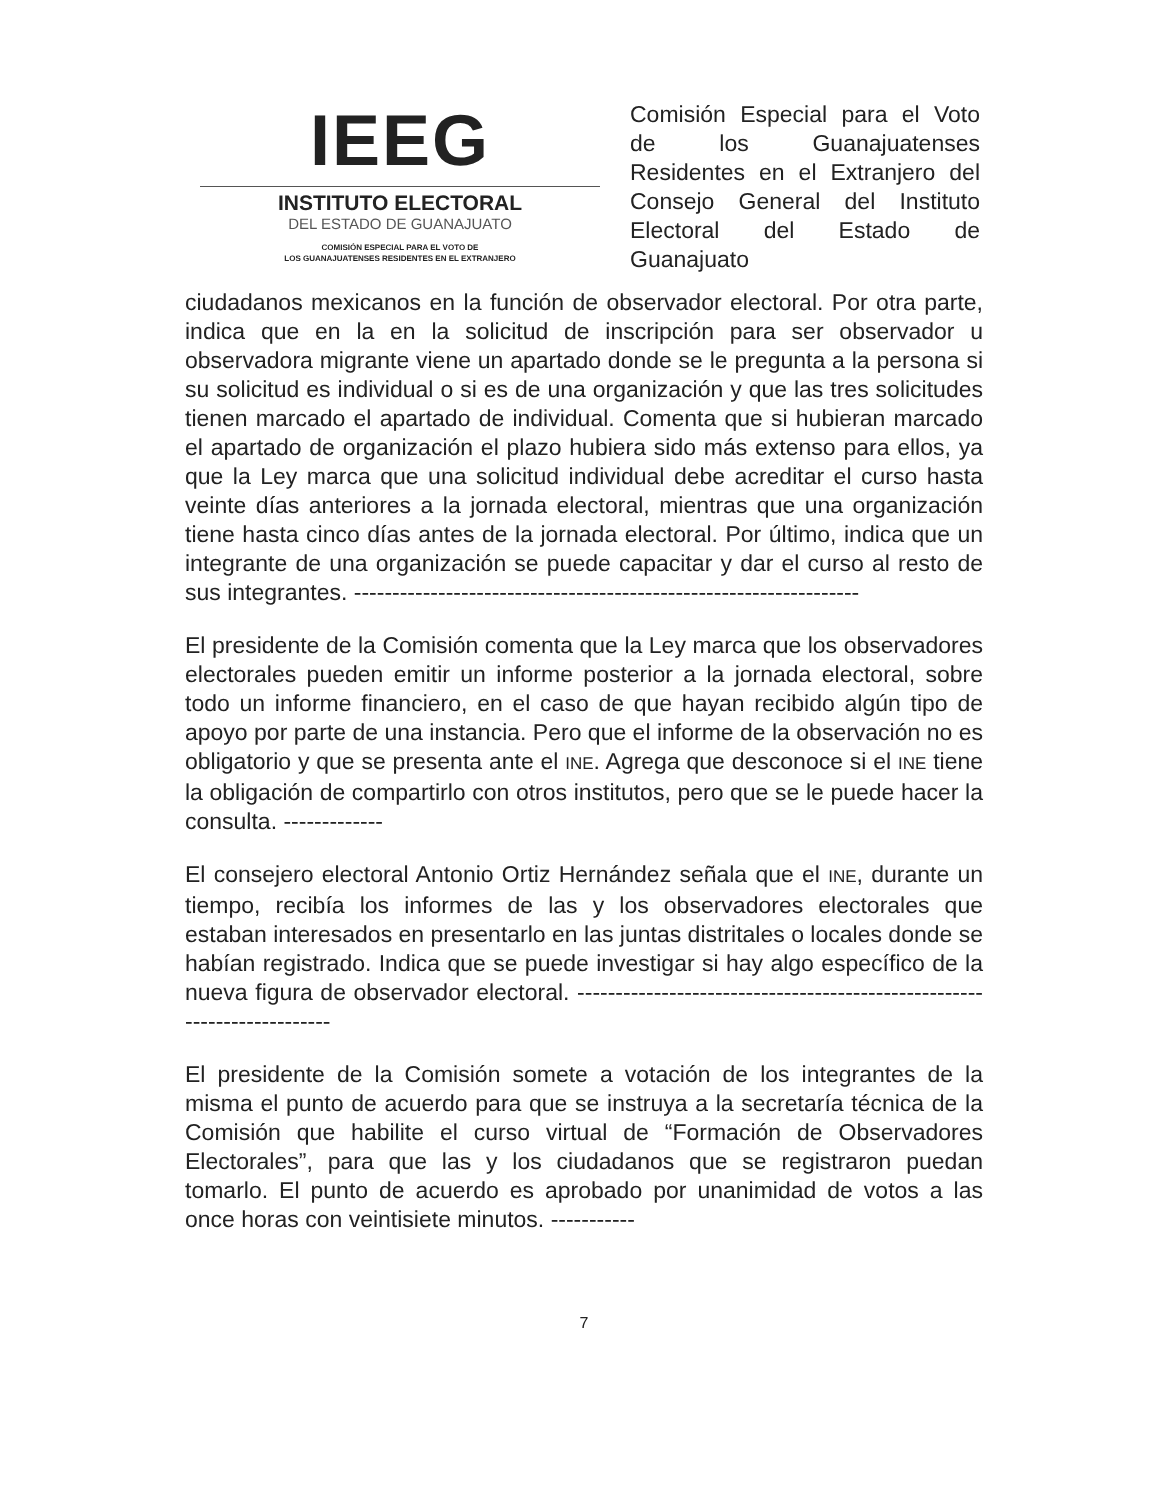IEEG
INSTITUTO ELECTORAL
DEL ESTADO DE GUANAJUATO
COMISIÓN ESPECIAL PARA EL VOTO DE
LOS GUANAJUATENSES RESIDENTES EN EL EXTRANJERO
Comisión Especial para el Voto de los Guanajuatenses Residentes en el Extranjero del Consejo General del Instituto Electoral del Estado de Guanajuato
ciudadanos mexicanos en la función de observador electoral. Por otra parte, indica que en la en la solicitud de inscripción para ser observador u observadora migrante viene un apartado donde se le pregunta a la persona si su solicitud es individual o si es de una organización y que las tres solicitudes tienen marcado el apartado de individual. Comenta que si hubieran marcado el apartado de organización el plazo hubiera sido más extenso para ellos, ya que la Ley marca que una solicitud individual debe acreditar el curso hasta veinte días anteriores a la jornada electoral, mientras que una organización tiene hasta cinco días antes de la jornada electoral. Por último, indica que un integrante de una organización se puede capacitar y dar el curso al resto de sus integrantes. ------------------------------------------------------------------
El presidente de la Comisión comenta que la Ley marca que los observadores electorales pueden emitir un informe posterior a la jornada electoral, sobre todo un informe financiero, en el caso de que hayan recibido algún tipo de apoyo por parte de una instancia. Pero que el informe de la observación no es obligatorio y que se presenta ante el INE. Agrega que desconoce si el INE tiene la obligación de compartirlo con otros institutos, pero que se le puede hacer la consulta. -------------
El consejero electoral Antonio Ortiz Hernández señala que el INE, durante un tiempo, recibía los informes de las y los observadores electorales que estaban interesados en presentarlo en las juntas distritales o locales donde se habían registrado. Indica que se puede investigar si hay algo específico de la nueva figura de observador electoral. ------------------------------------------------------------------------
El presidente de la Comisión somete a votación de los integrantes de la misma el punto de acuerdo para que se instruya a la secretaría técnica de la Comisión que habilite el curso virtual de “Formación de Observadores Electorales”, para que las y los ciudadanos que se registraron puedan tomarlo. El punto de acuerdo es aprobado por unanimidad de votos a las once horas con veintisiete minutos. -----------
7